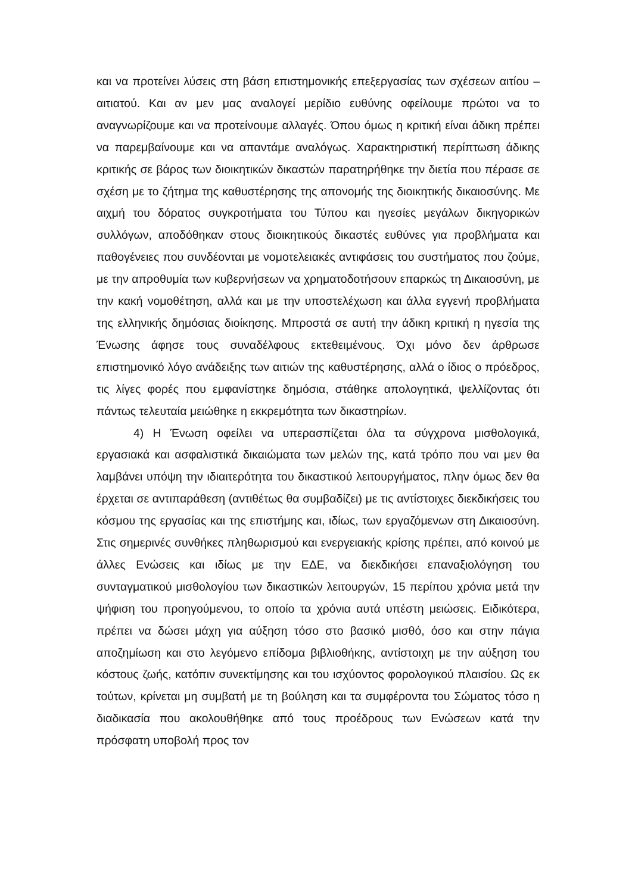και να προτείνει λύσεις στη βάση επιστημονικής επεξεργασίας των σχέσεων αιτίου – αιτιατού. Και αν μεν μας αναλογεί μερίδιο ευθύνης οφείλουμε πρώτοι να το αναγνωρίζουμε και να προτείνουμε αλλαγές. Όπου όμως η κριτική είναι άδικη πρέπει να παρεμβαίνουμε και να απαντάμε αναλόγως. Χαρακτηριστική περίπτωση άδικης κριτικής σε βάρος των διοικητικών δικαστών παρατηρήθηκε την διετία που πέρασε σε σχέση με το ζήτημα της καθυστέρησης της απονομής της διοικητικής δικαιοσύνης. Με αιχμή του δόρατος συγκροτήματα του Τύπου και ηγεσίες μεγάλων δικηγορικών συλλόγων, αποδόθηκαν στους διοικητικούς δικαστές ευθύνες για προβλήματα και παθογένειες που συνδέονται με νομοτελειακές αντιφάσεις του συστήματος που ζούμε, με την απροθυμία των κυβερνήσεων να χρηματοδοτήσουν επαρκώς τη Δικαιοσύνη, με την κακή νομοθέτηση, αλλά και με την υποστελέχωση και άλλα εγγενή προβλήματα της ελληνικής δημόσιας διοίκησης. Μπροστά σε αυτή την άδικη κριτική η ηγεσία της Ένωσης άφησε τους συναδέλφους εκτεθειμένους. Όχι μόνο δεν άρθρωσε επιστημονικό λόγο ανάδειξης των αιτιών της καθυστέρησης, αλλά ο ίδιος ο πρόεδρος, τις λίγες φορές που εμφανίστηκε δημόσια, στάθηκε απολογητικά, ψελλίζοντας ότι πάντως τελευταία μειώθηκε η εκκρεμότητα των δικαστηρίων.
4) Η Ένωση οφείλει να υπερασπίζεται όλα τα σύγχρονα μισθολογικά, εργασιακά και ασφαλιστικά δικαιώματα των μελών της, κατά τρόπο που ναι μεν θα λαμβάνει υπόψη την ιδιαιτερότητα του δικαστικού λειτουργήματος, πλην όμως δεν θα έρχεται σε αντιπαράθεση (αντιθέτως θα συμβαδίζει) με τις αντίστοιχες διεκδικήσεις του κόσμου της εργασίας και της επιστήμης και, ιδίως, των εργαζόμενων στη Δικαιοσύνη. Στις σημερινές συνθήκες πληθωρισμού και ενεργειακής κρίσης πρέπει, από κοινού με άλλες Ενώσεις και ιδίως με την ΕΔΕ, να διεκδικήσει επαναξιολόγηση του συνταγματικού μισθολογίου των δικαστικών λειτουργών, 15 περίπου χρόνια μετά την ψήφιση του προηγούμενου, το οποίο τα χρόνια αυτά υπέστη μειώσεις. Ειδικότερα, πρέπει να δώσει μάχη για αύξηση τόσο στο βασικό μισθό, όσο και στην πάγια αποζημίωση και στο λεγόμενο επίδομα βιβλιοθήκης, αντίστοιχη με την αύξηση του κόστους ζωής, κατόπιν συνεκτίμησης και του ισχύοντος φορολογικού πλαισίου. Ως εκ τούτων, κρίνεται μη συμβατή με τη βούληση και τα συμφέροντα του Σώματος τόσο η διαδικασία που ακολουθήθηκε από τους προέδρους των Ενώσεων κατά την πρόσφατη υποβολή προς τον